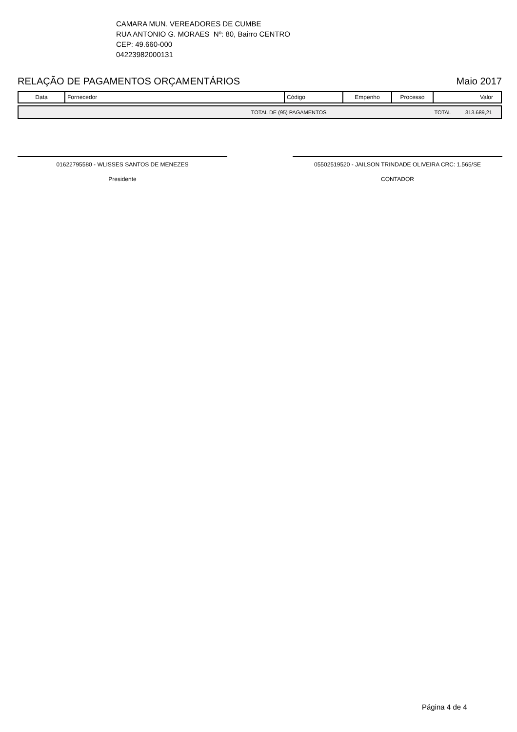CAMARA MUN. VEREADORES DE CUMBE
RUA ANTONIO G. MORAES Nº: 80, Bairro CENTRO
CEP: 49.660-000
04223982000131
RELAÇÃO DE PAGAMENTOS ORÇAMENTÁRIOS Maio 2017
| Data | Fornecedor | Código | Empenho | Processo | Valor |
| --- | --- | --- | --- | --- | --- |
| TOTAL DE (95) PAGAMENTOS | TOTAL | 313.689,21 |
01622795580 - WLISSES SANTOS DE MENEZES
Presidente
05502519520 - JAILSON TRINDADE OLIVEIRA CRC: 1.565/SE
CONTADOR
Página 4 de 4